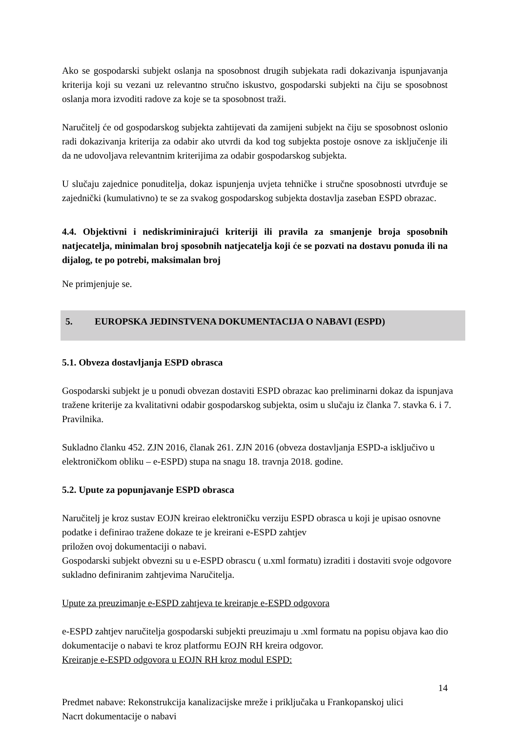Ako se gospodarski subjekt oslanja na sposobnost drugih subjekata radi dokazivanja ispunjavanja kriterija koji su vezani uz relevantno stručno iskustvo, gospodarski subjekti na čiju se sposobnost oslanja mora izvoditi radove za koje se ta sposobnost traži.
Naručitelj će od gospodarskog subjekta zahtijevati da zamijeni subjekt na čiju se sposobnost oslonio radi dokazivanja kriterija za odabir ako utvrdi da kod tog subjekta postoje osnove za isključenje ili da ne udovoljava relevantnim kriterijima za odabir gospodarskog subjekta.
U slučaju zajednice ponuditelja, dokaz ispunjenja uvjeta tehničke i stručne sposobnosti utvrđuje se zajednički (kumulativno) te se za svakog gospodarskog subjekta dostavlja zaseban ESPD obrazac.
4.4. Objektivni i nediskriminirajući kriteriji ili pravila za smanjenje broja sposobnih natjecatelja, minimalan broj sposobnih natjecatelja koji će se pozvati na dostavu ponuda ili na dijalog, te po potrebi, maksimalan broj
Ne primjenjuje se.
5. EUROPSKA JEDINSTVENA DOKUMENTACIJA O NABAVI (ESPD)
5.1. Obveza dostavljanja ESPD obrasca
Gospodarski subjekt je u ponudi obvezan dostaviti ESPD obrazac kao preliminarni dokaz da ispunjava tražene kriterije za kvalitativni odabir gospodarskog subjekta, osim u slučaju iz članka 7. stavka 6. i 7. Pravilnika.
Sukladno članku 452. ZJN 2016, članak 261. ZJN 2016 (obveza dostavljanja ESPD-a isključivo u elektroničkom obliku – e-ESPD) stupa na snagu 18. travnja 2018. godine.
5.2. Upute za popunjavanje ESPD obrasca
Naručitelj je kroz sustav EOJN kreirao elektroničku verziju ESPD obrasca u koji je upisao osnovne podatke i definirao tražene dokaze te je kreirani e-ESPD zahtjev
priložen ovoj dokumentaciji o nabavi.
Gospodarski subjekt obvezni su u e-ESPD obrascu ( u.xml formatu) izraditi i dostaviti svoje odgovore sukladno definiranim zahtjevima Naručitelja.
Upute za preuzimanje e-ESPD zahtjeva te kreiranje e-ESPD odgovora
e-ESPD zahtjev naručitelja gospodarski subjekti preuzimaju u .xml formatu na popisu objava kao dio dokumentacije o nabavi te kroz platformu EOJN RH kreira odgovor.
Kreiranje e-ESPD odgovora u EOJN RH kroz modul ESPD:
14
Predmet nabave: Rekonstrukcija kanalizacijske mreže i priključaka u Frankopanskoj ulici
Nacrt dokumentacije o nabavi